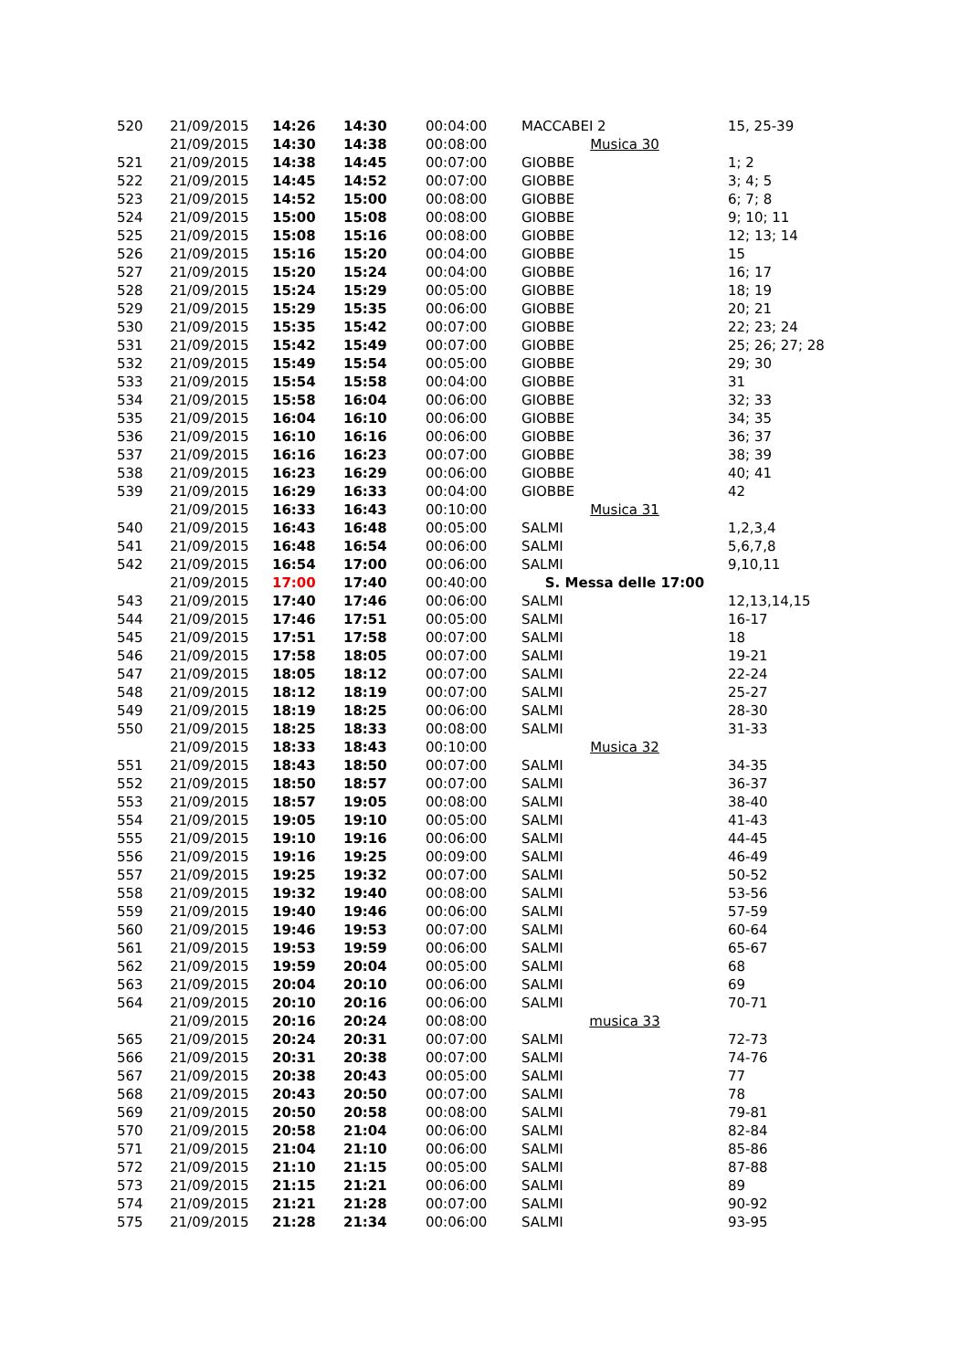| 520 | 21/09/2015 | 14:26 | 14:30 | 00:04:00 | MACCABEI 2 | 15, 25-39 |
| | 21/09/2015 | 14:30 | 14:38 | 00:08:00 | Musica 30 | |
| 521 | 21/09/2015 | 14:38 | 14:45 | 00:07:00 | GIOBBE | 1; 2 |
| 522 | 21/09/2015 | 14:45 | 14:52 | 00:07:00 | GIOBBE | 3; 4; 5 |
| 523 | 21/09/2015 | 14:52 | 15:00 | 00:08:00 | GIOBBE | 6; 7; 8 |
| 524 | 21/09/2015 | 15:00 | 15:08 | 00:08:00 | GIOBBE | 9; 10; 11 |
| 525 | 21/09/2015 | 15:08 | 15:16 | 00:08:00 | GIOBBE | 12; 13; 14 |
| 526 | 21/09/2015 | 15:16 | 15:20 | 00:04:00 | GIOBBE | 15 |
| 527 | 21/09/2015 | 15:20 | 15:24 | 00:04:00 | GIOBBE | 16; 17 |
| 528 | 21/09/2015 | 15:24 | 15:29 | 00:05:00 | GIOBBE | 18; 19 |
| 529 | 21/09/2015 | 15:29 | 15:35 | 00:06:00 | GIOBBE | 20; 21 |
| 530 | 21/09/2015 | 15:35 | 15:42 | 00:07:00 | GIOBBE | 22; 23; 24 |
| 531 | 21/09/2015 | 15:42 | 15:49 | 00:07:00 | GIOBBE | 25; 26; 27; 28 |
| 532 | 21/09/2015 | 15:49 | 15:54 | 00:05:00 | GIOBBE | 29; 30 |
| 533 | 21/09/2015 | 15:54 | 15:58 | 00:04:00 | GIOBBE | 31 |
| 534 | 21/09/2015 | 15:58 | 16:04 | 00:06:00 | GIOBBE | 32; 33 |
| 535 | 21/09/2015 | 16:04 | 16:10 | 00:06:00 | GIOBBE | 34; 35 |
| 536 | 21/09/2015 | 16:10 | 16:16 | 00:06:00 | GIOBBE | 36; 37 |
| 537 | 21/09/2015 | 16:16 | 16:23 | 00:07:00 | GIOBBE | 38; 39 |
| 538 | 21/09/2015 | 16:23 | 16:29 | 00:06:00 | GIOBBE | 40; 41 |
| 539 | 21/09/2015 | 16:29 | 16:33 | 00:04:00 | GIOBBE | 42 |
| | 21/09/2015 | 16:33 | 16:43 | 00:10:00 | Musica 31 | |
| 540 | 21/09/2015 | 16:43 | 16:48 | 00:05:00 | SALMI | 1,2,3,4 |
| 541 | 21/09/2015 | 16:48 | 16:54 | 00:06:00 | SALMI | 5,6,7,8 |
| 542 | 21/09/2015 | 16:54 | 17:00 | 00:06:00 | SALMI | 9,10,11 |
| | 21/09/2015 | 17:00 | 17:40 | 00:40:00 | S. Messa delle 17:00 | |
| 543 | 21/09/2015 | 17:40 | 17:46 | 00:06:00 | SALMI | 12,13,14,15 |
| 544 | 21/09/2015 | 17:46 | 17:51 | 00:05:00 | SALMI | 16-17 |
| 545 | 21/09/2015 | 17:51 | 17:58 | 00:07:00 | SALMI | 18 |
| 546 | 21/09/2015 | 17:58 | 18:05 | 00:07:00 | SALMI | 19-21 |
| 547 | 21/09/2015 | 18:05 | 18:12 | 00:07:00 | SALMI | 22-24 |
| 548 | 21/09/2015 | 18:12 | 18:19 | 00:07:00 | SALMI | 25-27 |
| 549 | 21/09/2015 | 18:19 | 18:25 | 00:06:00 | SALMI | 28-30 |
| 550 | 21/09/2015 | 18:25 | 18:33 | 00:08:00 | SALMI | 31-33 |
| | 21/09/2015 | 18:33 | 18:43 | 00:10:00 | Musica 32 | |
| 551 | 21/09/2015 | 18:43 | 18:50 | 00:07:00 | SALMI | 34-35 |
| 552 | 21/09/2015 | 18:50 | 18:57 | 00:07:00 | SALMI | 36-37 |
| 553 | 21/09/2015 | 18:57 | 19:05 | 00:08:00 | SALMI | 38-40 |
| 554 | 21/09/2015 | 19:05 | 19:10 | 00:05:00 | SALMI | 41-43 |
| 555 | 21/09/2015 | 19:10 | 19:16 | 00:06:00 | SALMI | 44-45 |
| 556 | 21/09/2015 | 19:16 | 19:25 | 00:09:00 | SALMI | 46-49 |
| 557 | 21/09/2015 | 19:25 | 19:32 | 00:07:00 | SALMI | 50-52 |
| 558 | 21/09/2015 | 19:32 | 19:40 | 00:08:00 | SALMI | 53-56 |
| 559 | 21/09/2015 | 19:40 | 19:46 | 00:06:00 | SALMI | 57-59 |
| 560 | 21/09/2015 | 19:46 | 19:53 | 00:07:00 | SALMI | 60-64 |
| 561 | 21/09/2015 | 19:53 | 19:59 | 00:06:00 | SALMI | 65-67 |
| 562 | 21/09/2015 | 19:59 | 20:04 | 00:05:00 | SALMI | 68 |
| 563 | 21/09/2015 | 20:04 | 20:10 | 00:06:00 | SALMI | 69 |
| 564 | 21/09/2015 | 20:10 | 20:16 | 00:06:00 | SALMI | 70-71 |
| | 21/09/2015 | 20:16 | 20:24 | 00:08:00 | musica 33 | |
| 565 | 21/09/2015 | 20:24 | 20:31 | 00:07:00 | SALMI | 72-73 |
| 566 | 21/09/2015 | 20:31 | 20:38 | 00:07:00 | SALMI | 74-76 |
| 567 | 21/09/2015 | 20:38 | 20:43 | 00:05:00 | SALMI | 77 |
| 568 | 21/09/2015 | 20:43 | 20:50 | 00:07:00 | SALMI | 78 |
| 569 | 21/09/2015 | 20:50 | 20:58 | 00:08:00 | SALMI | 79-81 |
| 570 | 21/09/2015 | 20:58 | 21:04 | 00:06:00 | SALMI | 82-84 |
| 571 | 21/09/2015 | 21:04 | 21:10 | 00:06:00 | SALMI | 85-86 |
| 572 | 21/09/2015 | 21:10 | 21:15 | 00:05:00 | SALMI | 87-88 |
| 573 | 21/09/2015 | 21:15 | 21:21 | 00:06:00 | SALMI | 89 |
| 574 | 21/09/2015 | 21:21 | 21:28 | 00:07:00 | SALMI | 90-92 |
| 575 | 21/09/2015 | 21:28 | 21:34 | 00:06:00 | SALMI | 93-95 |